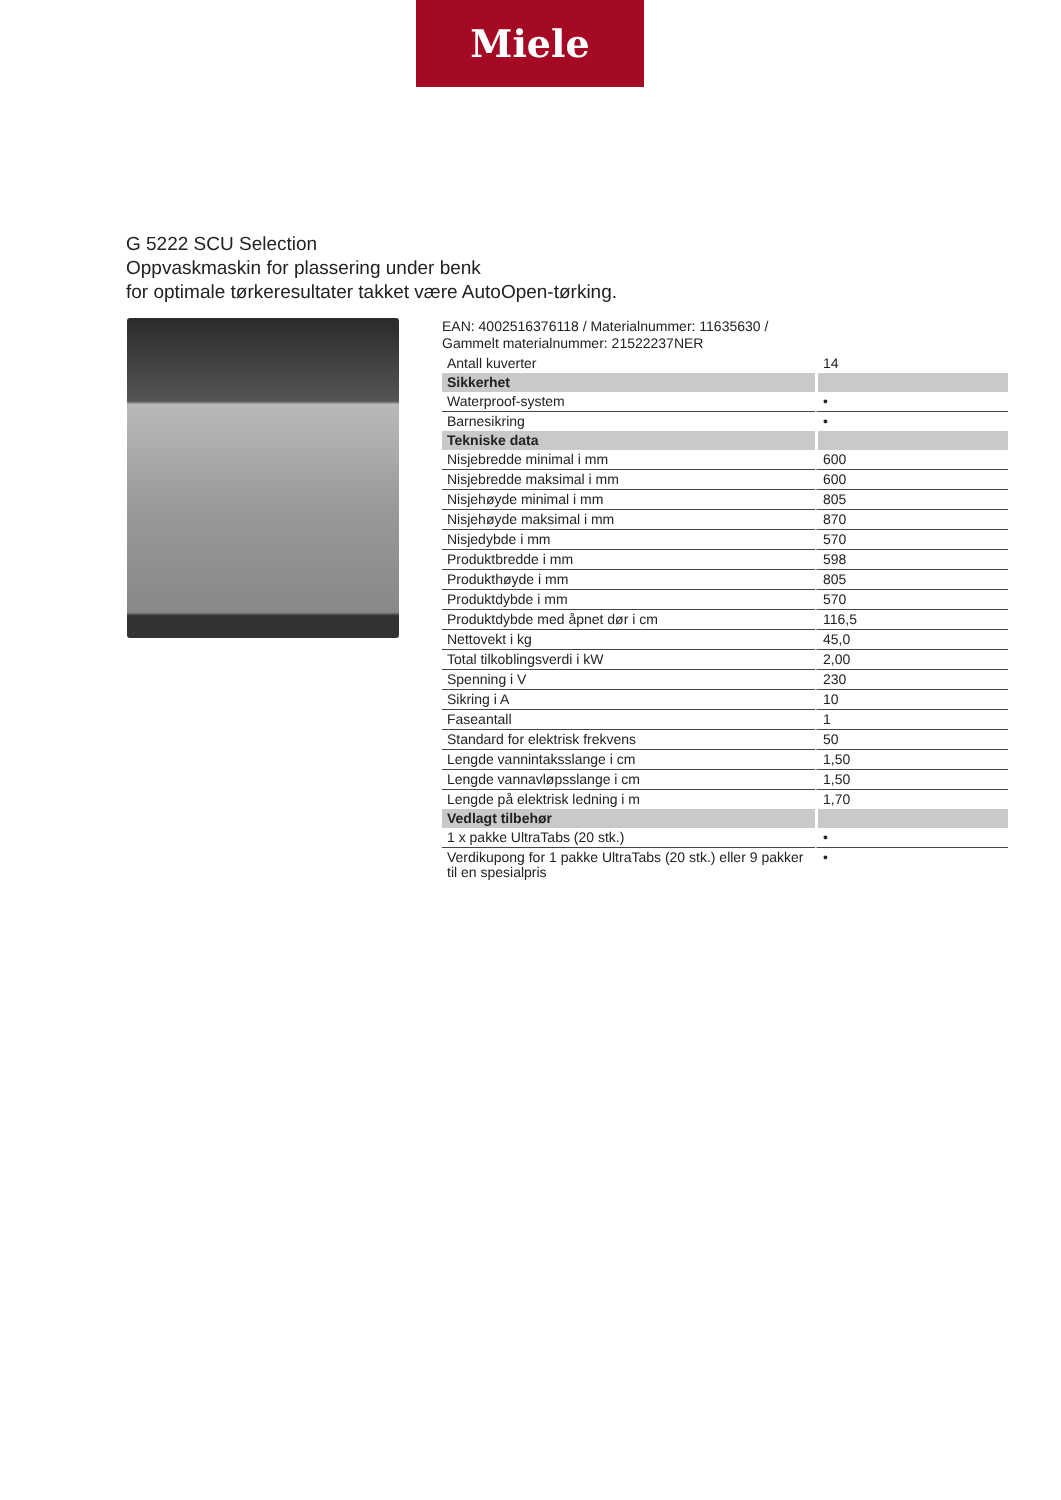Miele
G 5222 SCU Selection
Oppvaskmaskin for plassering under benk
for optimale tørkeresultater takket være AutoOpen-tørking.
EAN: 4002516376118 / Materialnummer: 11635630 /
Gammelt materialnummer: 21522237NER
| Antall kuverter | 14 |
| Sikkerhet | |
| Waterproof-system | • |
| Barnesikring | • |
| Tekniske data | |
| Nisjebredde minimal i mm | 600 |
| Nisjebredde maksimal i mm | 600 |
| Nisjehøyde minimal i mm | 805 |
| Nisjehøyde maksimal i mm | 870 |
| Nisjedybde i mm | 570 |
| Produktbredde i mm | 598 |
| Produkthøyde i mm | 805 |
| Produktdybde i mm | 570 |
| Produktdybde med åpnet dør i cm | 116,5 |
| Nettovekt i kg | 45,0 |
| Total tilkoblingsverdi i kW | 2,00 |
| Spenning i V | 230 |
| Sikring i A | 10 |
| Faseantall | 1 |
| Standard for elektrisk frekvens | 50 |
| Lengde vannintaksslange i cm | 1,50 |
| Lengde vannavløpsslange i cm | 1,50 |
| Lengde på elektrisk ledning i m | 1,70 |
| Vedlagt tilbehør | |
| 1 x pakke UltraTabs (20 stk.) | • |
| Verdikupong for 1 pakke UltraTabs (20 stk.) eller 9 pakker til en spesialpris | • |